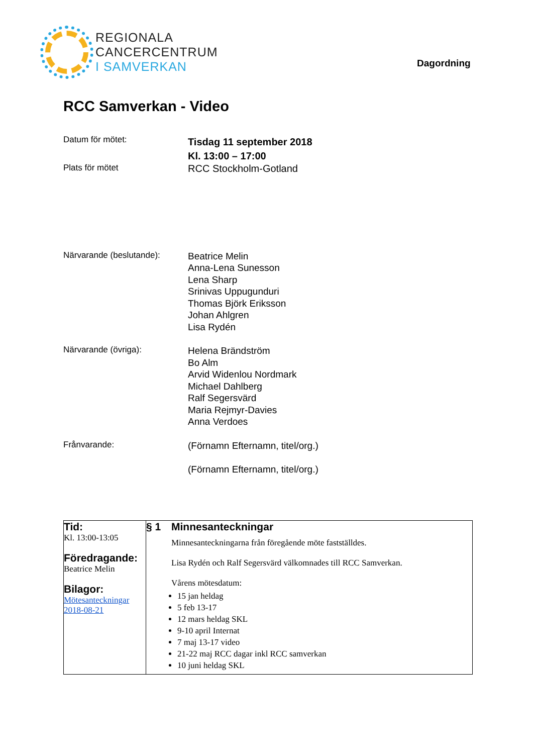REGIONALA
CANCERCENTRUM
I SAMVERKAN
Dagordning
RCC Samverkan - Video
Datum för mötet:
Tisdag 11 september 2018
Kl. 13:00 – 17:00
Plats för mötet
RCC Stockholm-Gotland
Närvarande (beslutande):
Beatrice Melin
Anna-Lena Sunesson
Lena Sharp
Srinivas Uppugunduri
Thomas Björk Eriksson
Johan Ahlgren
Lisa Rydén
Närvarande (övriga):
Helena Brändström
Bo Alm
Arvid Widenlou Nordmark
Michael Dahlberg
Ralf Segersvärd
Maria Rejmyr-Davies
Anna Verdoes
Frånvarande:
(Förnamn Efternamn, titel/org.)
(Förnamn Efternamn, titel/org.)
| Tid: Kl. 13:00-13:05 Föredragande: Beatrice Melin Bilagor: Mötesanteckningar 2018-08-21 | § 1 Minnesanteckningar Minnesanteckningarna från föregående möte fastställdes. Lisa Rydén och Ralf Segersvärd välkomnades till RCC Samverkan. Vårens mötesdatum: 15 jan heldag 5 feb 13-17 12 mars heldag SKL 9-10 april Internat 7 maj 13-17 video 21-22 maj RCC dagar inkl RCC samverkan 10 juni heldag SKL |